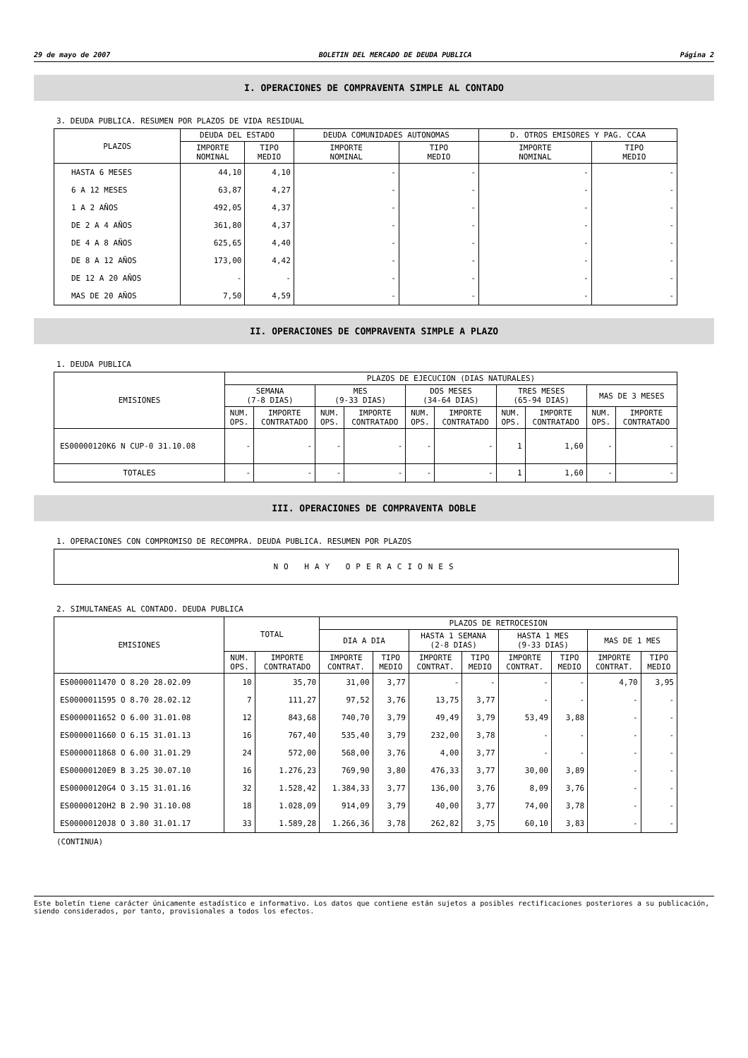29 de mayo de 2007 BOLETIN DEL MERCADO DE DEUDA PUBLICA Página 2
I. OPERACIONES DE COMPRAVENTA SIMPLE AL CONTADO
3. DEUDA PUBLICA. RESUMEN POR PLAZOS DE VIDA RESIDUAL
| PLAZOS | DEUDA DEL ESTADO | | DEUDA COMUNIDADES AUTONOMAS | | D. OTROS EMISORES Y PAG. CCAA | |
| --- | --- | --- | --- | --- | --- | --- |
| | IMPORTE NOMINAL | TIPO MEDIO | IMPORTE NOMINAL | TIPO MEDIO | IMPORTE NOMINAL | TIPO MEDIO |
| HASTA 6 MESES | 44,10 | 4,10 | - | - | - | - |
| 6 A 12 MESES | 63,87 | 4,27 | - | - | - | - |
| 1 A 2 AÑOS | 492,05 | 4,37 | - | - | - | - |
| DE 2 A 4 AÑOS | 361,80 | 4,37 | - | - | - | - |
| DE 4 A 8 AÑOS | 625,65 | 4,40 | - | - | - | - |
| DE 8 A 12 AÑOS | 173,00 | 4,42 | - | - | - | - |
| DE 12 A 20 AÑOS | - | - | - | - | - | - |
| MAS DE 20 AÑOS | 7,50 | 4,59 | - | - | - | - |
II. OPERACIONES DE COMPRAVENTA SIMPLE A PLAZO
1. DEUDA PUBLICA
| EMISIONES | PLAZOS DE EJECUCION (DIAS NATURALES) | | | | | | | | | |
| --- | --- | --- | --- | --- | --- | --- | --- | --- | --- | --- |
| | SEMANA (7-8 DIAS) | | MES (9-33 DIAS) | | DOS MESES (34-64 DIAS) | | TRES MESES (65-94 DIAS) | | MAS DE 3 MESES | |
| | NUM. OPS. | IMPORTE CONTRATADO | NUM. OPS. | IMPORTE CONTRATADO | NUM. OPS. | IMPORTE CONTRATADO | NUM. OPS. | IMPORTE CONTRATADO | NUM. OPS. | IMPORTE CONTRATADO |
| ES00000120K6 N CUP-0 31.10.08 | - | - | - | - | - | - | 1 | 1,60 | - | - |
| TOTALES | - | - | - | - | - | - | 1 | 1,60 | - | - |
III. OPERACIONES DE COMPRAVENTA DOBLE
1. OPERACIONES CON COMPROMISO DE RECOMPRA. DEUDA PUBLICA. RESUMEN POR PLAZOS
NO HAY OPERACIONES
2. SIMULTANEAS AL CONTADO. DEUDA PUBLICA
| EMISIONES | TOTAL | | PLAZOS DE RETROCESION | | | | | | | |
| --- | --- | --- | --- | --- | --- | --- | --- | --- | --- | --- |
| | | | DIA A DIA | | HASTA 1 SEMANA (2-8 DIAS) | | HASTA 1 MES (9-33 DIAS) | | MAS DE 1 MES | |
| | NUM. OPS. | IMPORTE CONTRATADO | IMPORTE CONTRAT. | TIPO MEDIO | IMPORTE CONTRAT. | TIPO MEDIO | IMPORTE CONTRAT. | TIPO MEDIO | IMPORTE CONTRAT. | TIPO MEDIO |
| ES0000011470 O 8.20 28.02.09 | 10 | 35,70 | 31,00 | 3,77 | - | - | - | - | 4,70 | 3,95 |
| ES0000011595 O 8.70 28.02.12 | 7 | 111,27 | 97,52 | 3,76 | 13,75 | 3,77 | - | - | - | - |
| ES0000011652 O 6.00 31.01.08 | 12 | 843,68 | 740,70 | 3,79 | 49,49 | 3,79 | 53,49 | 3,88 | - | - |
| ES0000011660 O 6.15 31.01.13 | 16 | 767,40 | 535,40 | 3,79 | 232,00 | 3,78 | - | - | - | - |
| ES0000011868 O 6.00 31.01.29 | 24 | 572,00 | 568,00 | 3,76 | 4,00 | 3,77 | - | - | - | - |
| ES00000120E9 B 3.25 30.07.10 | 16 | 1.276,23 | 769,90 | 3,80 | 476,33 | 3,77 | 30,00 | 3,89 | - | - |
| ES00000120G4 O 3.15 31.01.16 | 32 | 1.528,42 | 1.384,33 | 3,77 | 136,00 | 3,76 | 8,09 | 3,76 | - | - |
| ES00000120H2 B 2.90 31.10.08 | 18 | 1.028,09 | 914,09 | 3,79 | 40,00 | 3,77 | 74,00 | 3,78 | - | - |
| ES00000120J8 O 3.80 31.01.17 | 33 | 1.589,28 | 1.266,36 | 3,78 | 262,82 | 3,75 | 60,10 | 3,83 | - | - |
(CONTINUA)
Este boletín tiene carácter únicamente estadístico e informativo. Los datos que contiene están sujetos a posibles rectificaciones posteriores a su publicación, siendo considerados, por tanto, provisionales a todos los efectos.